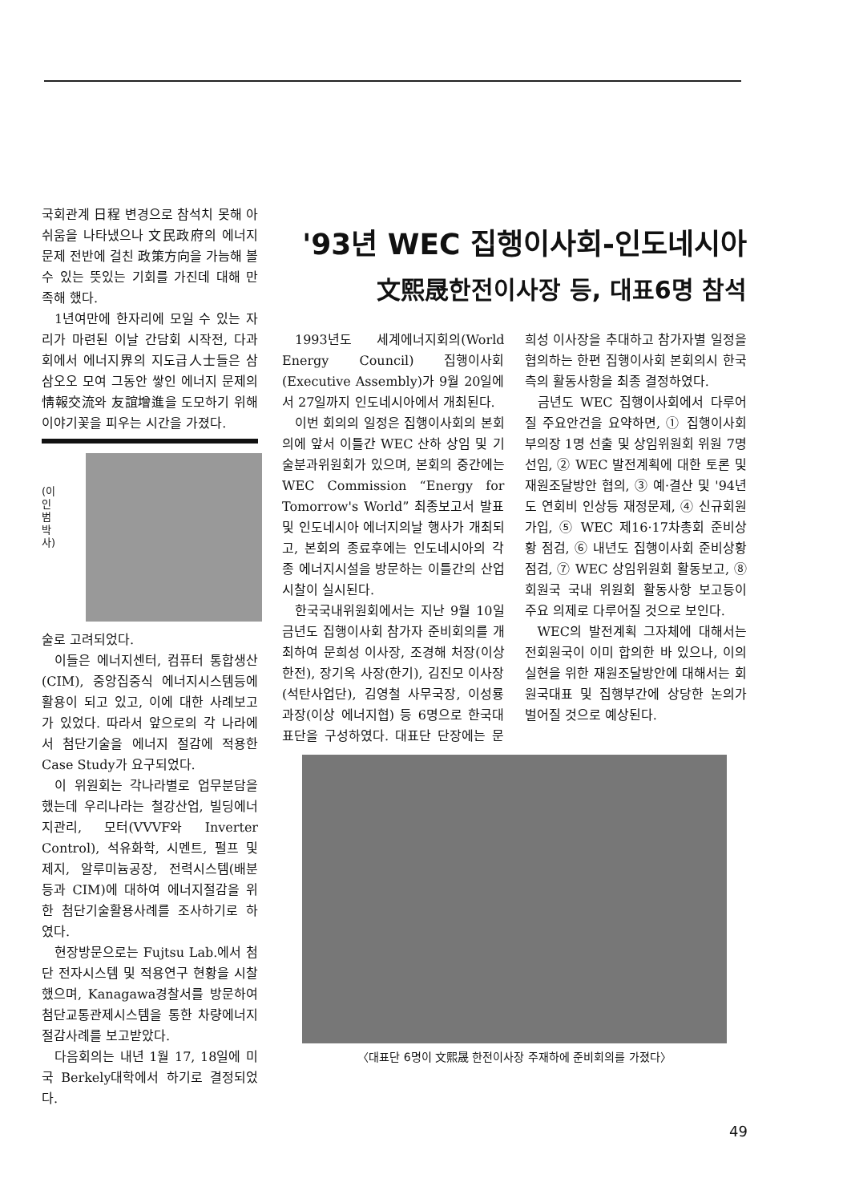국회관계 日程 변경으로 참석치 못해 아쉬움을 나타냈으나 文民政府의 에너지문제 전반에 걸친 政策方向을 가늠해 볼 수 있는 뜻있는 기회를 가진데 대해 만족해 했다.
1년여만에 한자리에 모일 수 있는 자리가 마련된 이날 간담회 시작전, 다과회에서 에너지界의 지도급人士들은 삼삼오오 모여 그동안 쌓인 에너지 문제의 情報交流와 友誼增進을 도모하기 위해 이야기꽃을 피우는 시간을 가졌다.
(이인범박사)
술로 고려되었다.
이들은 에너지센터, 컴퓨터 통합생산(CIM), 중앙집중식 에너지시스템등에 활용이 되고 있고, 이에 대한 사례보고가 있었다. 따라서 앞으로의 각 나라에서 첨단기술을 에너지 절감에 적용한 Case Study가 요구되었다.
이 위원회는 각나라별로 업무분담을 했는데 우리나라는 철강산업, 빌딩에너지관리, 모터(VVVF와 Inverter Control), 석유화학, 시멘트, 펄프 및 제지, 알루미늄공장, 전력시스템(배분 등과 CIM)에 대하여 에너지절감을 위한 첨단기술활용사례를 조사하기로 하였다.
현장방문으로는 Fujtsu Lab.에서 첨단 전자시스템 및 적용연구 현황을 시찰했으며, Kanagawa경찰서를 방문하여 첨단교통관제시스템을 통한 차량에너지 절감사례를 보고받았다.
다음회의는 내년 1월 17, 18일에 미국 Berkely대학에서 하기로 결정되었다.
'93년 WEC 집행이사회-인도네시아
文熙晟한전이사장 등, 대표6명 참석
1993년도 세계에너지회의(World Energy Council) 집행이사회(Executive Assembly)가 9월 20일에서 27일까지 인도네시아에서 개최된다.
이번 회의의 일정은 집행이사회의 본회의에 앞서 이틀간 WEC 산하 상임 및 기술분과위원회가 있으며, 본회의 중간에는 WEC Commission “Energy for Tomorrow's World” 최종보고서 발표 및 인도네시아 에너지의날 행사가 개최되고, 본회의 종료후에는 인도네시아의 각종 에너지시설을 방문하는 이틀간의 산업시찰이 실시된다.
한국국내위원회에서는 지난 9월 10일 금년도 집행이사회 참가자 준비회의를 개최하여 문희성 이사장, 조경해 처장(이상 한전), 장기옥 사장(한기), 김진모 이사장(석탄사업단), 김영철 사무국장, 이성룡 과장(이상 에너지협) 등 6명으로 한국대표단을 구성하였다. 대표단 단장에는 문희성 이사장을 추대하고 참가자별 일정을 협의하는 한편 집행이사회 본회의시 한국측의 활동사항을 최종 결정하였다.
금년도 WEC 집행이사회에서 다루어질 주요안건을 요약하면, ① 집행이사회 부의장 1명 선출 및 상임위원회 위원 7명 선임, ② WEC 발전계획에 대한 토론 및 재원조달방안 협의, ③ 예·결산 및 '94년도 연회비 인상등 재정문제, ④ 신규회원가입, ⑤ WEC 제16·17차총회 준비상황 점검, ⑥ 내년도 집행이사회 준비상황 점검, ⑦ WEC 상임위원회 활동보고, ⑧ 회원국 국내 위원회 활동사항 보고등이 주요 의제로 다루어질 것으로 보인다.
WEC의 발전계획 그자체에 대해서는 전회원국이 이미 합의한 바 있으나, 이의 실현을 위한 재원조달방안에 대해서는 회원국대표 및 집행부간에 상당한 논의가 벌어질 것으로 예상된다.
〈대표단 6명이 文熙晟 한전이사장 주재하에 준비회의를 가졌다〉
49